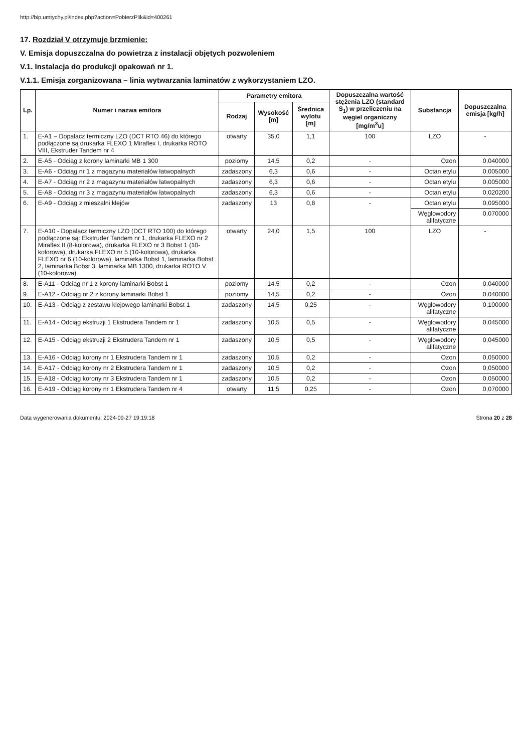http://bip.umtychy.pl/index.php?action=PobierzPlik&id=400261
17. Rozdział V otrzymuje brzmienie:
V. Emisja dopuszczalna do powietrza z instalacji objętych pozwoleniem
V.1. Instalacja do produkcji opakowań nr 1.
V.1.1. Emisja zorganizowana – linia wytwarzania laminatów z wykorzystaniem LZO.
| Lp. | Numer i nazwa emitora | Parametry emitora | | | Dopuszczalna wartość stężenia LZO (standard S<sub>1</sub>) w przeliczeniu na węgiel organiczny [mg/m<sup>3</sup>u] | Substancja | Dopuszczalna emisja [kg/h] |
| --- | --- | --- | --- | --- | --- | --- | --- |
| | | Rodzaj | Wysokość [m] | Średnica wylotu [m] | | | |
| 1. | E-A1 – Dopalacz termiczny LZO (DCT RTO 46) do którego podłączone są drukarka FLEXO 1 Miraflex I, drukarka ROTO VIII, Ekstruder Tandem nr 4 | otwarty | 35,0 | 1,1 | 100 | LZO | - |
| 2. | E-A5 - Odciąg z korony laminarki MB 1 300 | poziomy | 14,5 | 0,2 | - | Ozon | 0,040000 |
| 3. | E-A6 - Odciąg nr 1 z magazynu materiałów łatwopalnych | zadaszony | 6,3 | 0,6 | - | Octan etylu | 0,005000 |
| 4. | E-A7 - Odciąg nr 2 z magazynu materiałów łatwopalnych | zadaszony | 6,3 | 0,6 | - | Octan etylu | 0,005000 |
| 5. | E-A8 - Odciąg nr 3 z magazynu materiałów łatwopalnych | zadaszony | 6,3 | 0,6 | - | Octan etylu | 0,020200 |
| 6. | E-A9 - Odciąg z mieszalni klejów | zadaszony | 13 | 0,8 | - | Octan etylu | 0,095000 |
| | | | | | | Węglowodory alifatyczne | 0,070000 |
| 7. | E-A10 - Dopalacz termiczny LZO (DCT RTO 100) do którego podłączone są: Ekstruder Tandem nr 1, drukarka FLEXO nr 2 Miraflex II (8-kolorowa), drukarka FLEXO nr 3 Bobst 1 (10-kolorowa), drukarka FLEXO nr 5 (10-kolorowa), drukarka FLEXO nr 6 (10-kolorowa), laminarka Bobst 1, laminarka Bobst 2, laminarka Bobst 3, laminarka MB 1300, drukarka ROTO V (10-kolorowa) | otwarty | 24,0 | 1,5 | 100 | LZO | - |
| 8. | E-A11 - Odciąg nr 1 z korony laminarki Bobst 1 | poziomy | 14,5 | 0,2 | - | Ozon | 0,040000 |
| 9. | E-A12 - Odciąg nr 2 z korony laminarki Bobst 1 | poziomy | 14,5 | 0,2 | - | Ozon | 0,040000 |
| 10. | E-A13 - Odciąg z zestawu klejowego laminarki Bobst 1 | zadaszony | 14,5 | 0,25 | - | Węglowodory alifatyczne | 0,100000 |
| 11. | E-A14 - Odciąg ekstruzji 1 Ekstrudera Tandem nr 1 | zadaszony | 10,5 | 0,5 | - | Węglowodory alifatyczne | 0,045000 |
| 12. | E-A15 - Odciąg ekstruzji 2 Ekstrudera Tandem nr 1 | zadaszony | 10,5 | 0,5 | - | Węglowodory alifatyczne | 0,045000 |
| 13. | E-A16 - Odciąg korony nr 1 Ekstrudera Tandem nr 1 | zadaszony | 10,5 | 0,2 | - | Ozon | 0,050000 |
| 14. | E-A17 - Odciąg korony nr 2 Ekstrudera Tandem nr 1 | zadaszony | 10,5 | 0,2 | - | Ozon | 0,050000 |
| 15. | E-A18 - Odciąg korony nr 3 Ekstrudera Tandem nr 1 | zadaszony | 10,5 | 0,2 | - | Ozon | 0,050000 |
| 16. | E-A19 - Odciąg korony nr 1 Ekstrudera Tandem nr 4 | otwarty | 11,5 | 0,25 | - | Ozon | 0,070000 |
Data wygenerowania dokumentu: 2024-09-27 19:19:18 Strona 20 z 28